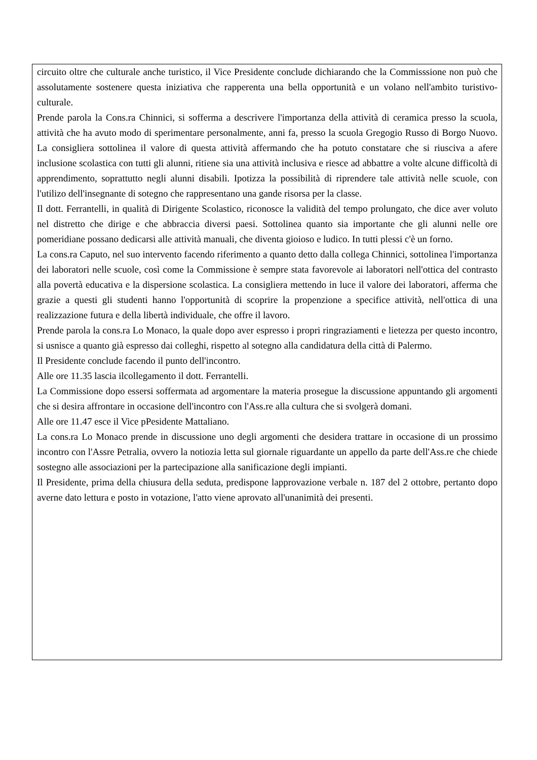circuito oltre che culturale anche turistico, il Vice Presidente conclude dichiarando che la Commisssione non può che assolutamente sostenere questa iniziativa che rapperenta una bella opportunità e un volano nell'ambito turistivo-culturale.
Prende parola la Cons.ra Chinnici, si sofferma a descrivere l'importanza della attività di ceramica presso la scuola, attività che ha avuto modo di sperimentare personalmente, anni fa, presso la scuola Gregogio Russo di Borgo Nuovo. La consigliera sottolinea il valore di questa attività affermando che ha potuto constatare che si riusciva a afere inclusione scolastica con tutti gli alunni, ritiene sia una attività inclusiva e riesce ad abbattre a volte alcune difficoltà di apprendimento, soprattutto negli alunni disabili. Ipotizza la possibilità di riprendere tale attività nelle scuole, con l'utilizo dell'insegnante di sotegno che rappresentano una gande risorsa per la classe.
Il dott. Ferrantelli, in qualità di Dirigente Scolastico, riconosce la validità del tempo prolungato, che dice aver voluto nel distretto che dirige e che abbraccia diversi paesi. Sottolinea quanto sia importante che gli alunni nelle ore pomeridiane possano dedicarsi alle attività manuali, che diventa gioioso e ludico. In tutti plessi c'è un forno.
La cons.ra Caputo, nel suo intervento facendo riferimento a quanto detto dalla collega Chinnici, sottolinea l'importanza dei laboratori nelle scuole, così come la Commissione è sempre stata favorevole ai laboratori nell'ottica del contrasto alla povertà educativa e la dispersione scolastica. La consigliera mettendo in luce il valore dei laboratori, afferma che grazie a questi gli studenti hanno l'opportunità di scoprire la propenzione a specifice attività, nell'ottica di una realizzazione futura e della libertà individuale, che offre il lavoro.
Prende parola la cons.ra Lo Monaco, la quale dopo aver espresso i propri ringraziamenti e lietezza per questo incontro, si usnisce a quanto già espresso dai colleghi, rispetto al sotegno alla candidatura della città di Palermo.
Il Presidente conclude facendo il punto dell'incontro.
Alle ore 11.35 lascia ilcollegamento il dott. Ferrantelli.
La Commissione dopo essersi soffermata ad argomentare la materia prosegue la discussione appuntando gli argomenti che si desira affrontare in occasione dell'incontro con l'Ass.re alla cultura che si svolgerà domani.
Alle ore 11.47 esce il Vice pPesidente Mattaliano.
La cons.ra Lo Monaco prende in discussione uno degli argomenti che desidera trattare in occasione di un prossimo incontro con l'Assre Petralia, ovvero la notiozia letta sul giornale riguardante un appello da parte dell'Ass.re che chiede sostegno alle associazioni per la partecipazione alla sanificazione degli impianti.
Il Presidente, prima della chiusura della seduta, predispone lapprovazione verbale n. 187 del 2 ottobre, pertanto dopo averne dato lettura e posto in votazione, l'atto viene aprovato all'unanimità dei presenti.